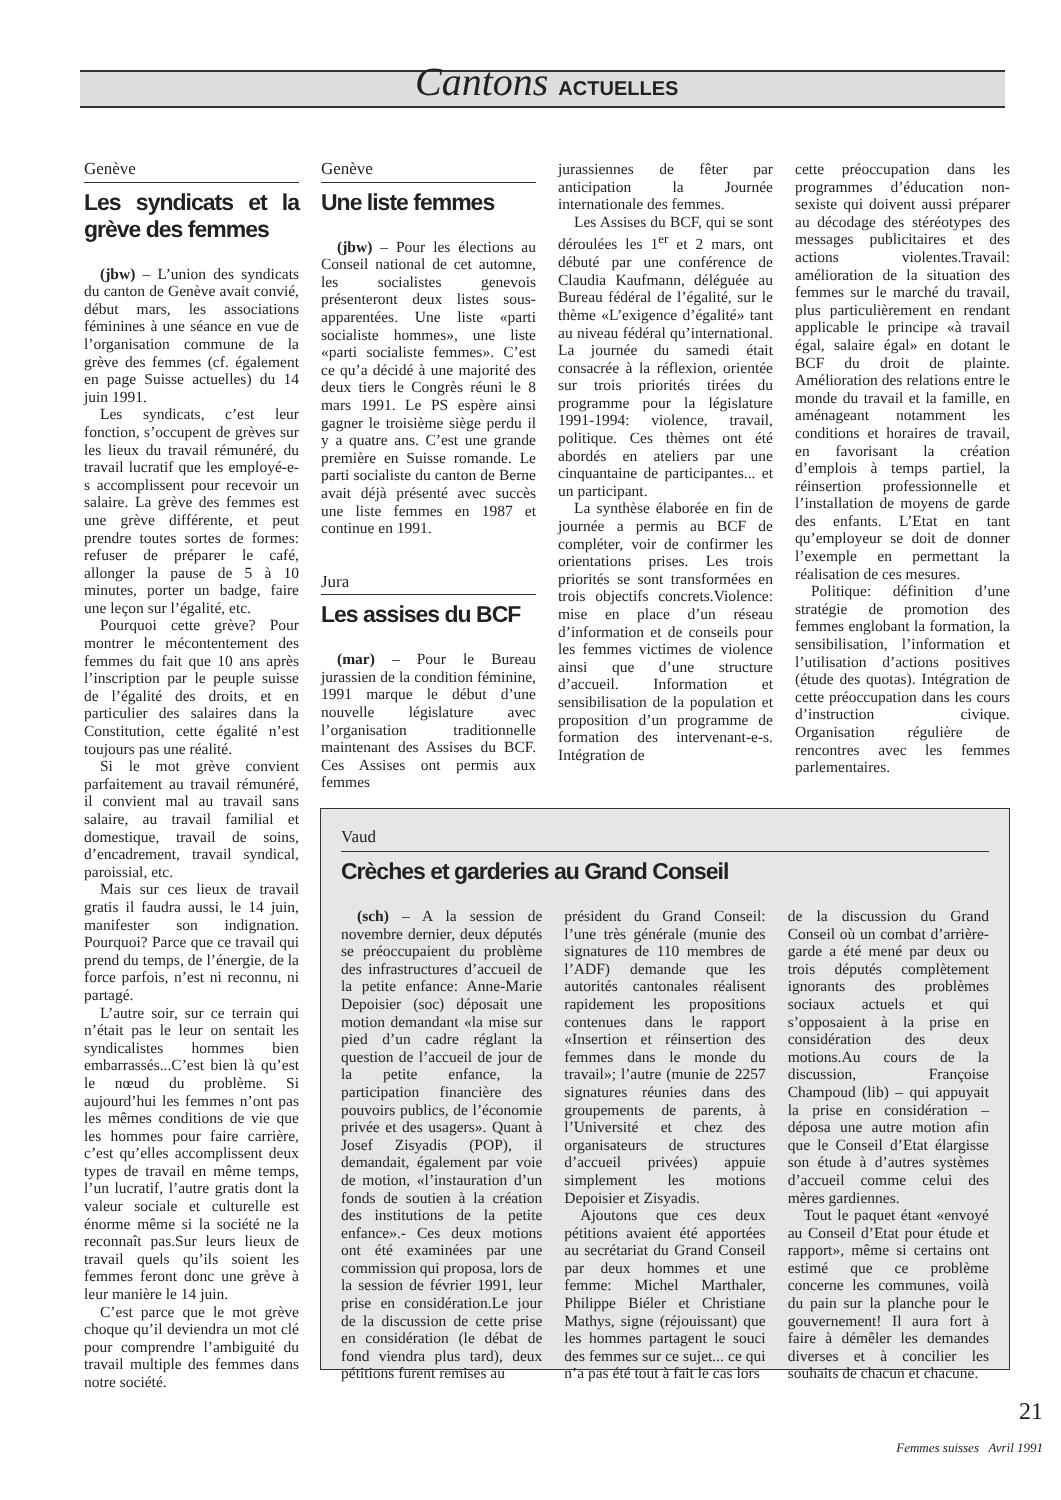Cantons ACTUELLES
Genève
Les syndicats et la grève des femmes
(jbw) – L’union des syndicats du canton de Genève avait convié, début mars, les associations féminines à une séance en vue de l’organisation commune de la grève des femmes (cf. également en page Suisse actuelles) du 14 juin 1991.
Les syndicats, c’est leur fonction, s’occupent de grèves sur les lieux du travail rémunéré, du travail lucratif que les employé-e-s accomplissent pour recevoir un salaire. La grève des femmes est une grève différente, et peut prendre toutes sortes de formes: refuser de préparer le café, allonger la pause de 5 à 10 minutes, porter un badge, faire une leçon sur l’égalité, etc.
Pourquoi cette grève? Pour montrer le mécontentement des femmes du fait que 10 ans après l’inscription par le peuple suisse de l’égalité des droits, et en particulier des salaires dans la Constitution, cette égalité n’est toujours pas une réalité.
Si le mot grève convient parfaitement au travail rémunéré, il convient mal au travail sans salaire, au travail familial et domestique, travail de soins, d’encadrement, travail syndical, paroissial, etc.
Mais sur ces lieux de travail gratis il faudra aussi, le 14 juin, manifester son indignation. Pourquoi? Parce que ce travail qui prend du temps, de l’énergie, de la force parfois, n’est ni reconnu, ni partagé.
L’autre soir, sur ce terrain qui n’était pas le leur on sentait les syndicalistes hommes bien embarrassés...C’est bien là qu’est le nœud du problème. Si aujourd’hui les femmes n’ont pas les mêmes conditions de vie que les hommes pour faire carrière, c’est qu’elles accomplissent deux types de travail en même temps, l’un lucratif, l’autre gratis dont la valeur sociale et culturelle est énorme même si la société ne la reconnaît pas.Sur leurs lieux de travail quels qu’ils soient les femmes feront donc une grève à leur manière le 14 juin.
C’est parce que le mot grève choque qu’il deviendra un mot clé pour comprendre l’ambiguité du travail multiple des femmes dans notre société.
Genève
Une liste femmes
(jbw) – Pour les élections au Conseil national de cet automne, les socialistes genevois présenteront deux listes sous-apparentées. Une liste «parti socialiste hommes», une liste «parti socialiste femmes». C’est ce qu’a décidé à une majorité des deux tiers le Congrès réuni le 8 mars 1991. Le PS espère ainsi gagner le troisième siège perdu il y a quatre ans. C’est une grande première en Suisse romande. Le parti socialiste du canton de Berne avait déjà présenté avec succès une liste femmes en 1987 et continue en 1991.
Jura
Les assises du BCF
(mar) – Pour le Bureau jurassien de la condition féminine, 1991 marque le début d’une nouvelle législature avec l’organisation traditionnelle maintenant des Assises du BCF. Ces Assises ont permis aux femmes
jurassiennes de fêter par anticipation la Journée internationale des femmes.
Les Assises du BCF, qui se sont déroulées les 1<sup>er</sup> et 2 mars, ont débuté par une conférence de Claudia Kaufmann, déléguée au Bureau fédéral de l’égalité, sur le thème «L’exigence d’égalité» tant au niveau fédéral qu’international. La journée du samedi était consacrée à la réflexion, orientée sur trois priorités tirées du programme pour la législature 1991-1994: violence, travail, politique. Ces thèmes ont été abordés en ateliers par une cinquantaine de participantes... et un participant.
La synthèse élaborée en fin de journée a permis au BCF de compléter, voir de confirmer les orientations prises. Les trois priorités se sont transformées en trois objectifs concrets.Violence: mise en place d’un réseau d’information et de conseils pour les femmes victimes de violence ainsi que d’une structure d’accueil. Information et sensibilisation de la population et proposition d’un programme de formation des intervenant-e-s. Intégration de
cette préoccupation dans les programmes d’éducation non-sexiste qui doivent aussi préparer au décodage des stéréotypes des messages publicitaires et des actions violentes.Travail: amélioration de la situation des femmes sur le marché du travail, plus particulièrement en rendant applicable le principe «à travail égal, salaire égal» en dotant le BCF du droit de plainte. Amélioration des relations entre le monde du travail et la famille, en aménageant notamment les conditions et horaires de travail, en favorisant la création d’emplois à temps partiel, la réinsertion professionnelle et l’installation de moyens de garde des enfants. L’Etat en tant qu’employeur se doit de donner l’exemple en permettant la réalisation de ces mesures.
Politique: définition d’une stratégie de promotion des femmes englobant la formation, la sensibilisation, l’information et l’utilisation d’actions positives (étude des quotas). Intégration de cette préoccupation dans les cours d’instruction civique. Organisation régulière de rencontres avec les femmes parlementaires.
Vaud
Crèches et garderies au Grand Conseil
(sch) – A la session de novembre dernier, deux députés se préoccupaient du problème des infrastructures d’accueil de la petite enfance: Anne-Marie Depoisier (soc) déposait une motion demandant «la mise sur pied d’un cadre réglant la question de l’accueil de jour de la petite enfance, la participation financière des pouvoirs publics, de l’économie privée et des usagers». Quant à Josef Zisyadis (POP), il demandait, également par voie de motion, «l’instauration d’un fonds de soutien à la création des institutions de la petite enfance».- Ces deux motions ont été examinées par une commission qui proposa, lors de la session de février 1991, leur prise en considération.Le jour de la discussion de cette prise en considération (le débat de fond viendra plus tard), deux pétitions furent remises au
président du Grand Conseil: l’une très générale (munie des signatures de 110 membres de l’ADF) demande que les autorités cantonales réalisent rapidement les propositions contenues dans le rapport «Insertion et réinsertion des femmes dans le monde du travail»; l’autre (munie de 2257 signatures réunies dans des groupements de parents, à l’Université et chez des organisateurs de structures d’accueil privées) appuie simplement les motions Depoisier et Zisyadis.
Ajoutons que ces deux pétitions avaient été apportées au secrétariat du Grand Conseil par deux hommes et une femme: Michel Marthaler, Philippe Biéler et Christiane Mathys, signe (réjouissant) que les hommes partagent le souci des femmes sur ce sujet... ce qui n’a pas été tout à fait le cas lors
de la discussion du Grand Conseil où un combat d’arrière-garde a été mené par deux ou trois députés complètement ignorants des problèmes sociaux actuels et qui s’opposaient à la prise en considération des deux motions.Au cours de la discussion, Françoise Champoud (lib) – qui appuyait la prise en considération – déposa une autre motion afin que le Conseil d’Etat élargisse son étude à d’autres systèmes d’accueil comme celui des mères gardiennes.
Tout le paquet étant «envoyé au Conseil d’Etat pour étude et rapport», même si certains ont estimé que ce problème concerne les communes, voilà du pain sur la planche pour le gouvernement! Il aura fort à faire à démêler les demandes diverses et à concilier les souhaits de chacun et chacune.
21
Femmes suisses Avril 1991